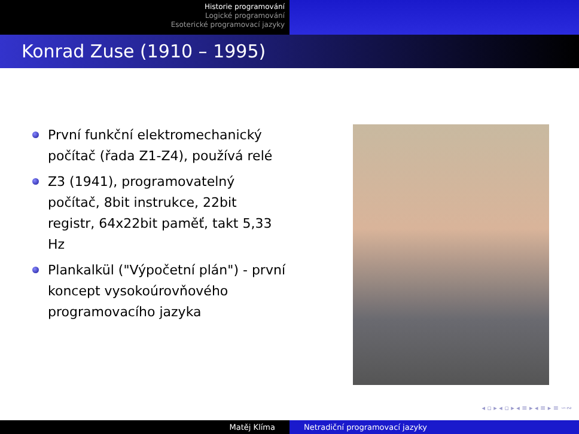Historie programování
Logické programování
Esoterické programovací jazyky
Konrad Zuse (1910 – 1995)
První funkční elektromechanický počítač (řada Z1-Z4), používá relé
Z3 (1941), programovatelný počítač, 8bit instrukce, 22bit registr, 64x22bit paměť, takt 5,33 Hz
Plankalkül ("Výpočetní plán") - první koncept vysokoúrovňového programovacího jazyka
◂ ▫ ▸ ◂ ▫ ▸ ◂ ≡ ▸ ◂ ≡ ▸ ≡ ∽∾
Matěj Klíma Netradiční programovací jazyky